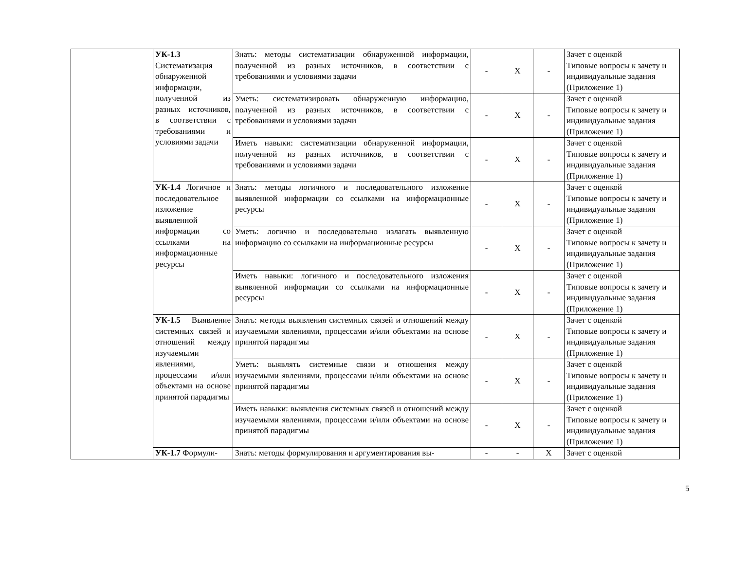| | УК-1.3 Систематизация обнаруженной информации, полученной из разных источников, в соответствии с требованиями и условиями задачи | Знать: методы систематизации обнаруженной информации, полученной из разных источников, в соответствии с требованиями и условиями задачи | - | X | - | Зачет с оценкой Типовые вопросы к зачету и индивидуальные задания (Приложение 1) |
| | | Уметь: систематизировать обнаруженную информацию, полученной из разных источников, в соответствии с требованиями и условиями задачи | - | X | - | Зачет с оценкой Типовые вопросы к зачету и индивидуальные задания (Приложение 1) |
| | | Иметь навыки: систематизации обнаруженной информации, полученной из разных источников, в соответствии с требованиями и условиями задачи | - | X | - | Зачет с оценкой Типовые вопросы к зачету и индивидуальные задания (Приложение 1) |
| | УК-1.4 Логичное и последовательное изложение выявленной информации со ссылками на информационные ресурсы | Знать: методы логичного и последовательного изложение выявленной информации со ссылками на информационные ресурсы | - | X | - | Зачет с оценкой Типовые вопросы к зачету и индивидуальные задания (Приложение 1) |
| | | Уметь: логично и последовательно излагать выявленную информацию со ссылками на информационные ресурсы | - | X | - | Зачет с оценкой Типовые вопросы к зачету и индивидуальные задания (Приложение 1) |
| | | Иметь навыки: логичного и последовательного изложения выявленной информации со ссылками на информационные ресурсы | - | X | - | Зачет с оценкой Типовые вопросы к зачету и индивидуальные задания (Приложение 1) |
| | УК-1.5 Выявление системных связей и отношений между изучаемыми явлениями, процессами и/или объектами на основе принятой парадигмы | Знать: методы выявления системных связей и отношений между изучаемыми явлениями, процессами и/или объектами на основе принятой парадигмы | - | X | - | Зачет с оценкой Типовые вопросы к зачету и индивидуальные задания (Приложение 1) |
| | | Уметь: выявлять системные связи и отношения между изучаемыми явлениями, процессами и/или объектами на основе принятой парадигмы | - | X | - | Зачет с оценкой Типовые вопросы к зачету и индивидуальные задания (Приложение 1) |
| | | Иметь навыки: выявления системных связей и отношений между изучаемыми явлениями, процессами и/или объектами на основе принятой парадигмы | - | X | - | Зачет с оценкой Типовые вопросы к зачету и индивидуальные задания (Приложение 1) |
| | УК-1.7 Формули- | Знать: методы формулирования и аргументирования вы- | - | - | X | Зачет с оценкой |
5